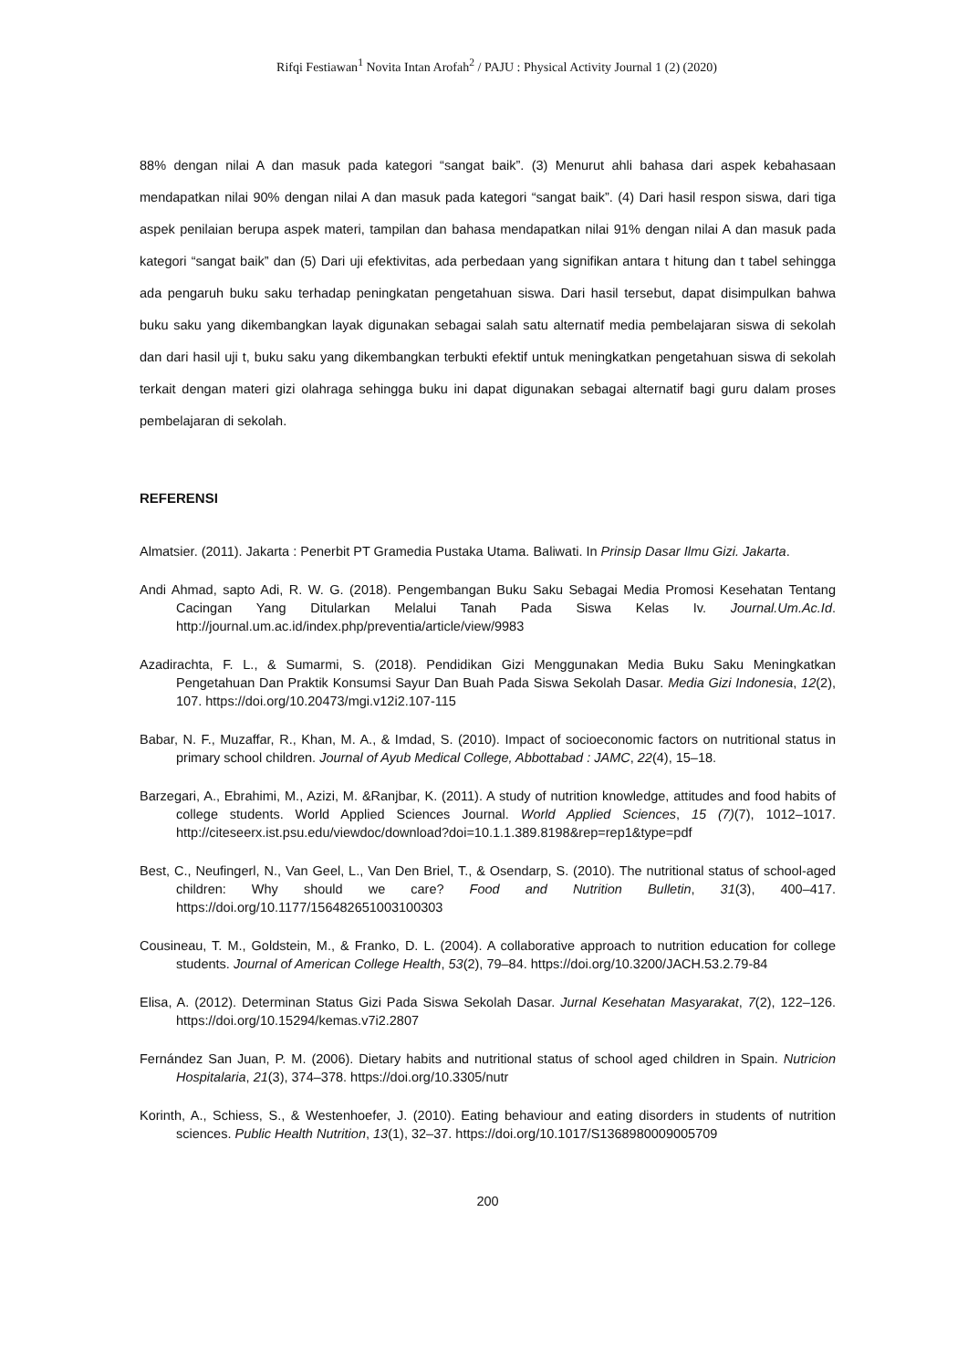Rifqi Festiawan<sup>1</sup> Novita Intan Arofah<sup>2</sup> / PAJU : Physical Activity Journal 1 (2) (2020)
88% dengan nilai A dan masuk pada kategori “sangat baik”. (3) Menurut ahli bahasa dari aspek kebahasaan mendapatkan nilai 90% dengan nilai A dan masuk pada kategori “sangat baik”. (4) Dari hasil respon siswa, dari tiga aspek penilaian berupa aspek materi, tampilan dan bahasa mendapatkan nilai 91% dengan nilai A dan masuk pada kategori “sangat baik” dan (5) Dari uji efektivitas, ada perbedaan yang signifikan antara t hitung dan t tabel sehingga ada pengaruh buku saku terhadap peningkatan pengetahuan siswa. Dari hasil tersebut, dapat disimpulkan bahwa buku saku yang dikembangkan layak digunakan sebagai salah satu alternatif media pembelajaran siswa di sekolah dan dari hasil uji t, buku saku yang dikembangkan terbukti efektif untuk meningkatkan pengetahuan siswa di sekolah terkait dengan materi gizi olahraga sehingga buku ini dapat digunakan sebagai alternatif bagi guru dalam proses pembelajaran di sekolah.
REFERENSI
Almatsier. (2011). Jakarta : Penerbit PT Gramedia Pustaka Utama. Baliwati. In Prinsip Dasar Ilmu Gizi. Jakarta.
Andi Ahmad, sapto Adi, R. W. G. (2018). Pengembangan Buku Saku Sebagai Media Promosi Kesehatan Tentang Cacingan Yang Ditularkan Melalui Tanah Pada Siswa Kelas Iv. Journal.Um.Ac.Id. http://journal.um.ac.id/index.php/preventia/article/view/9983
Azadirachta, F. L., & Sumarmi, S. (2018). Pendidikan Gizi Menggunakan Media Buku Saku Meningkatkan Pengetahuan Dan Praktik Konsumsi Sayur Dan Buah Pada Siswa Sekolah Dasar. Media Gizi Indonesia, 12(2), 107. https://doi.org/10.20473/mgi.v12i2.107-115
Babar, N. F., Muzaffar, R., Khan, M. A., & Imdad, S. (2010). Impact of socioeconomic factors on nutritional status in primary school children. Journal of Ayub Medical College, Abbottabad : JAMC, 22(4), 15–18.
Barzegari, A., Ebrahimi, M., Azizi, M. &Ranjbar, K. (2011). A study of nutrition knowledge, attitudes and food habits of college students. World Applied Sciences Journal. World Applied Sciences, 15 (7)(7), 1012–1017. http://citeseerx.ist.psu.edu/viewdoc/download?doi=10.1.1.389.8198&rep=rep1&type=pdf
Best, C., Neufingerl, N., Van Geel, L., Van Den Briel, T., & Osendarp, S. (2010). The nutritional status of school-aged children: Why should we care? Food and Nutrition Bulletin, 31(3), 400–417. https://doi.org/10.1177/156482651003100303
Cousineau, T. M., Goldstein, M., & Franko, D. L. (2004). A collaborative approach to nutrition education for college students. Journal of American College Health, 53(2), 79–84. https://doi.org/10.3200/JACH.53.2.79-84
Elisa, A. (2012). Determinan Status Gizi Pada Siswa Sekolah Dasar. Jurnal Kesehatan Masyarakat, 7(2), 122–126. https://doi.org/10.15294/kemas.v7i2.2807
Fernández San Juan, P. M. (2006). Dietary habits and nutritional status of school aged children in Spain. Nutricion Hospitalaria, 21(3), 374–378. https://doi.org/10.3305/nutr
Korinth, A., Schiess, S., & Westenhoefer, J. (2010). Eating behaviour and eating disorders in students of nutrition sciences. Public Health Nutrition, 13(1), 32–37. https://doi.org/10.1017/S1368980009005709
200